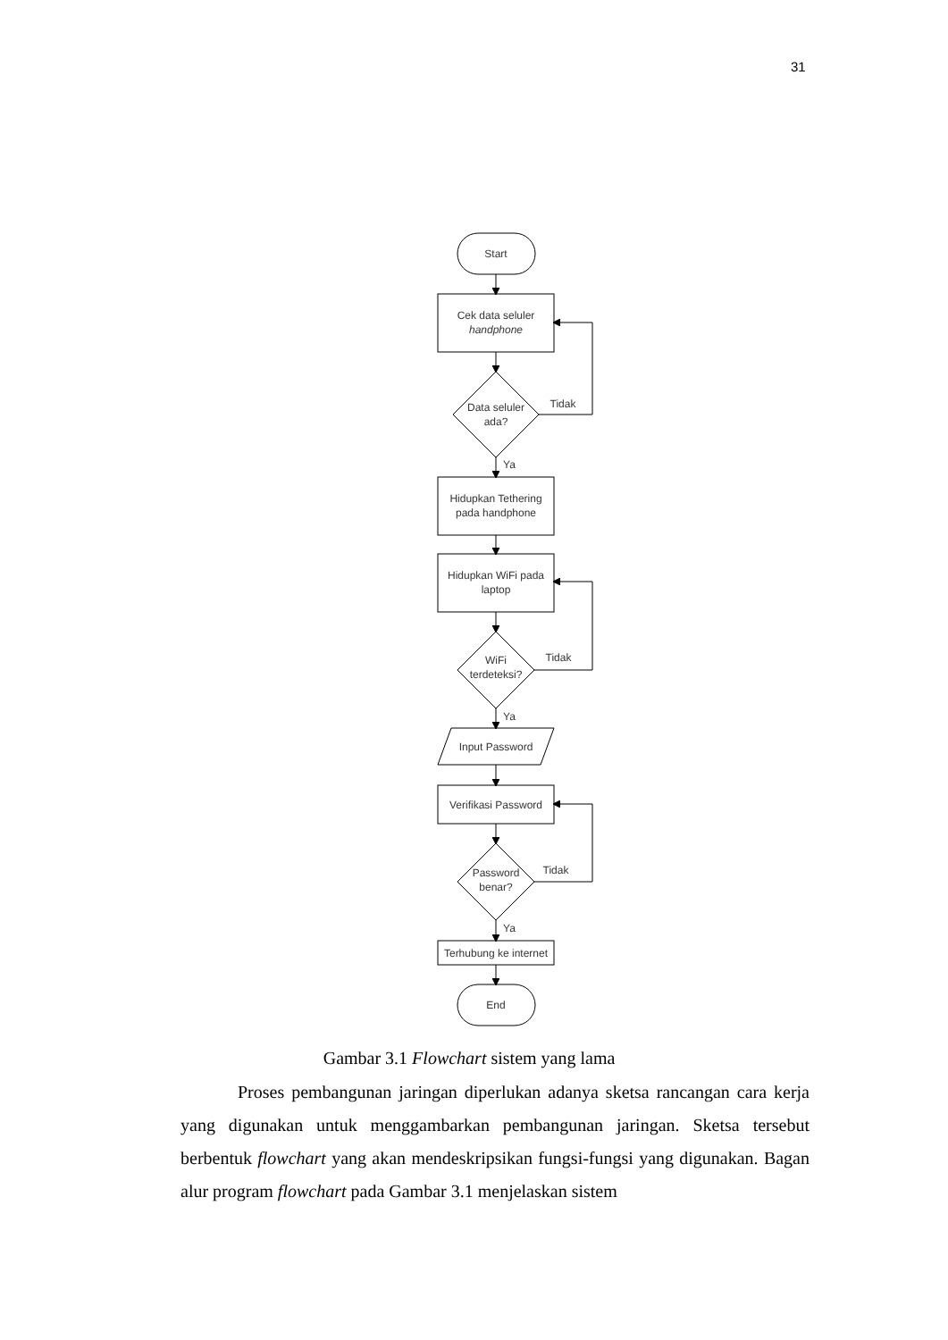31
Start
Cek data seluler
handphone
Data seluler
ada?
Tidak
Ya
Hidupkan Tethering
pada handphone
Hidupkan WiFi pada
laptop
WiFi
terdeteksi?
Tidak
Ya
Input Password
Verifikasi Password
Password
benar?
Tidak
Ya
Terhubung ke internet
End
Gambar 3.1 Flowchart sistem yang lama
Proses pembangunan jaringan diperlukan adanya sketsa rancangan cara kerja yang digunakan untuk menggambarkan pembangunan jaringan. Sketsa tersebut berbentuk flowchart yang akan mendeskripsikan fungsi-fungsi yang digunakan. Bagan alur program flowchart pada Gambar 3.1 menjelaskan sistem